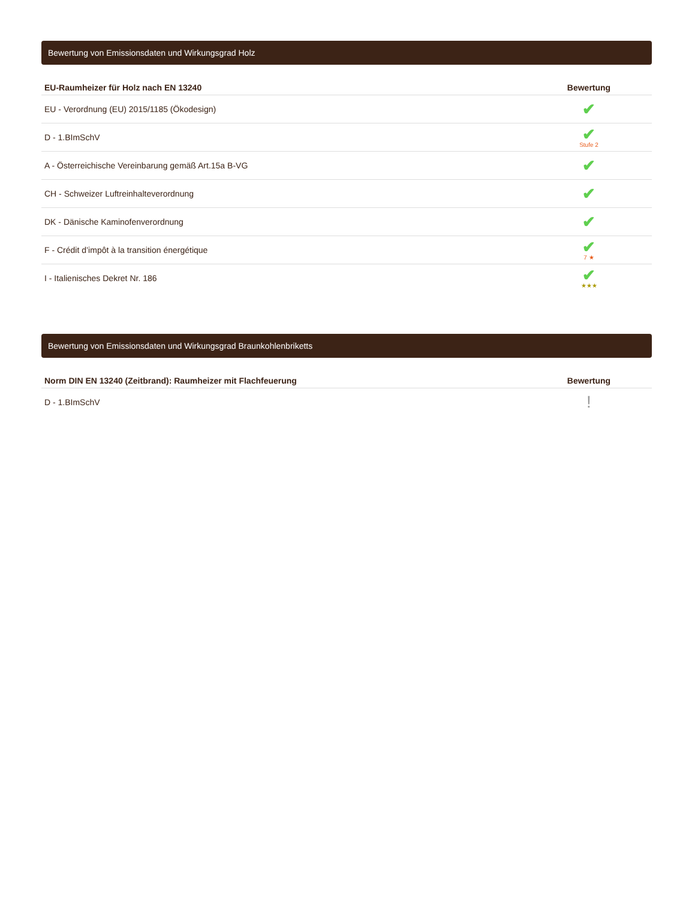Bewertung von Emissionsdaten und Wirkungsgrad Holz
| EU-Raumheizer für Holz nach EN 13240 | Bewertung |
| --- | --- |
| EU - Verordnung (EU) 2015/1185 (Ökodesign) | ✔ |
| D - 1.BImSchV | ✔ Stufe 2 |
| A - Österreichische Vereinbarung gemäß Art.15a B-VG | ✔ |
| CH - Schweizer Luftreinhalteverordnung | ✔ |
| DK - Dänische Kaminofenverordnung | ✔ |
| F - Crédit d’impôt à la transition énergétique | ✔ 7 ★ |
| I - Italienisches Dekret Nr. 186 | ✔ ★★★ |
Bewertung von Emissionsdaten und Wirkungsgrad Braunkohlenbriketts
| Norm DIN EN 13240 (Zeitbrand): Raumheizer mit Flachfeuerung | Bewertung |
| --- | --- |
| D - 1.BImSchV | ! |